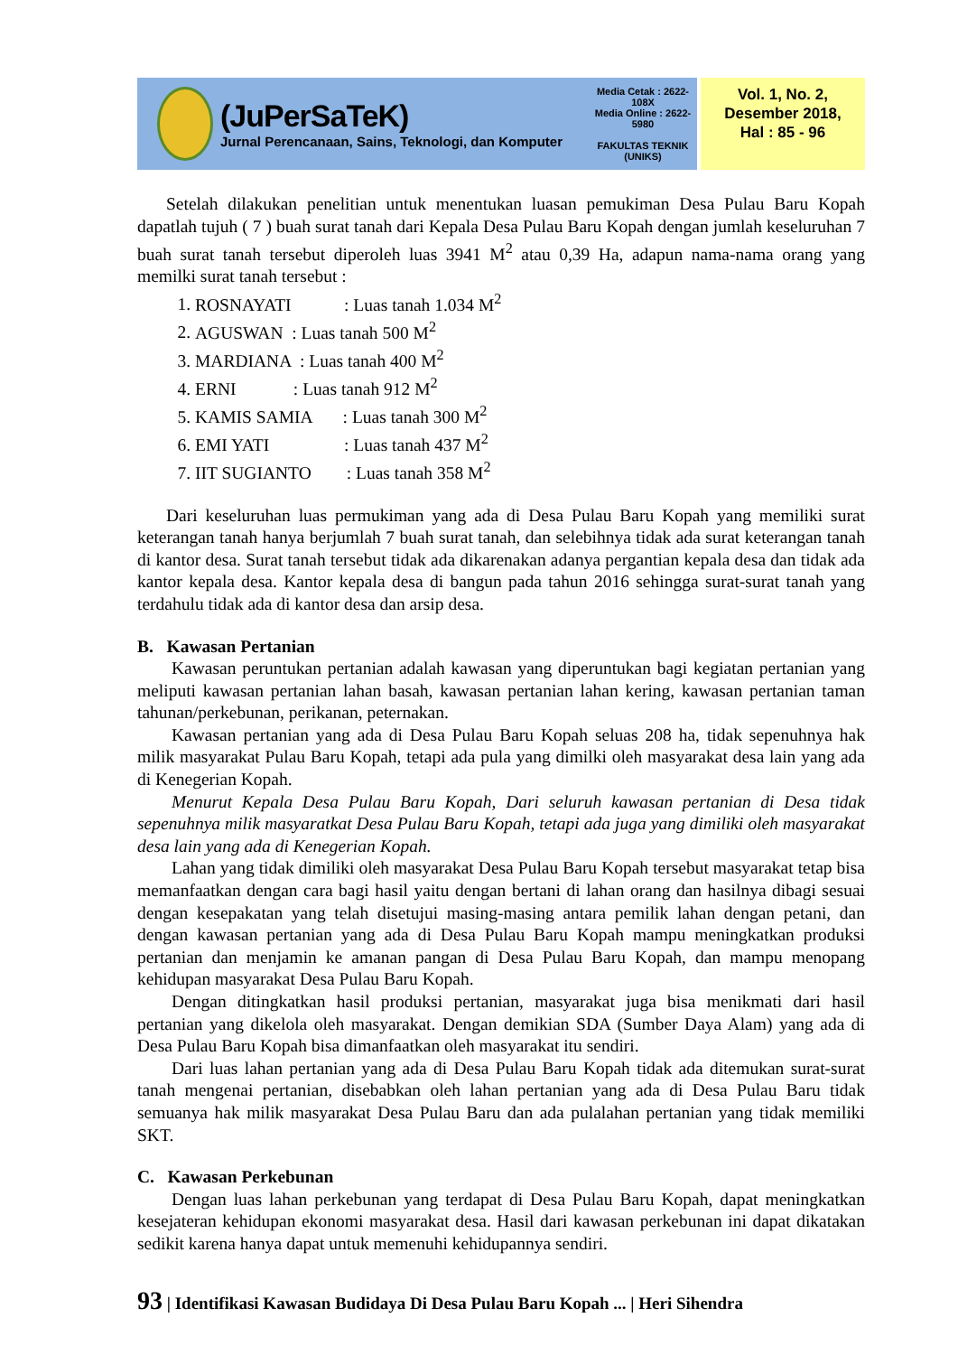(JuPerSaTeK)
Jurnal Perencanaan, Sains, Teknologi, dan Komputer
Media Cetak : 2622-108X
Media Online : 2622-5980
FAKULTAS TEKNIK
(UNIKS)
Vol. 1, No. 2,
Desember 2018,
Hal : 85 - 96
Setelah dilakukan penelitian untuk menentukan luasan pemukiman Desa Pulau Baru Kopah dapatlah tujuh ( 7 ) buah surat tanah dari Kepala Desa Pulau Baru Kopah dengan jumlah keseluruhan 7 buah surat tanah tersebut diperoleh luas 3941 M<sup>2</sup> atau 0,39 Ha, adapun nama-nama orang yang memilki surat tanah tersebut :
1. ROSNAYATI : Luas tanah 1.034 M<sup>2</sup>
2. AGUSWAN : Luas tanah 500 M<sup>2</sup>
3. MARDIANA : Luas tanah 400 M<sup>2</sup>
4. ERNI : Luas tanah 912 M<sup>2</sup>
5. KAMIS SAMIA : Luas tanah 300 M<sup>2</sup>
6. EMI YATI : Luas tanah 437 M<sup>2</sup>
7. IIT SUGIANTO : Luas tanah 358 M<sup>2</sup>
Dari keseluruhan luas permukiman yang ada di Desa Pulau Baru Kopah yang memiliki surat keterangan tanah hanya berjumlah 7 buah surat tanah, dan selebihnya tidak ada surat keterangan tanah di kantor desa. Surat tanah tersebut tidak ada dikarenakan adanya pergantian kepala desa dan tidak ada kantor kepala desa. Kantor kepala desa di bangun pada tahun 2016 sehingga surat-surat tanah yang terdahulu tidak ada di kantor desa dan arsip desa.
B. Kawasan Pertanian
Kawasan peruntukan pertanian adalah kawasan yang diperuntukan bagi kegiatan pertanian yang meliputi kawasan pertanian lahan basah, kawasan pertanian lahan kering, kawasan pertanian taman tahunan/perkebunan, perikanan, peternakan.
Kawasan pertanian yang ada di Desa Pulau Baru Kopah seluas 208 ha, tidak sepenuhnya hak milik masyarakat Pulau Baru Kopah, tetapi ada pula yang dimilki oleh masyarakat desa lain yang ada di Kenegerian Kopah.
Menurut Kepala Desa Pulau Baru Kopah, Dari seluruh kawasan pertanian di Desa tidak sepenuhnya milik masyaratkat Desa Pulau Baru Kopah, tetapi ada juga yang dimiliki oleh masyarakat desa lain yang ada di Kenegerian Kopah.
Lahan yang tidak dimiliki oleh masyarakat Desa Pulau Baru Kopah tersebut masyarakat tetap bisa memanfaatkan dengan cara bagi hasil yaitu dengan bertani di lahan orang dan hasilnya dibagi sesuai dengan kesepakatan yang telah disetujui masing-masing antara pemilik lahan dengan petani, dan dengan kawasan pertanian yang ada di Desa Pulau Baru Kopah mampu meningkatkan produksi pertanian dan menjamin ke amanan pangan di Desa Pulau Baru Kopah, dan mampu menopang kehidupan masyarakat Desa Pulau Baru Kopah.
Dengan ditingkatkan hasil produksi pertanian, masyarakat juga bisa menikmati dari hasil pertanian yang dikelola oleh masyarakat. Dengan demikian SDA (Sumber Daya Alam) yang ada di Desa Pulau Baru Kopah bisa dimanfaatkan oleh masyarakat itu sendiri.
Dari luas lahan pertanian yang ada di Desa Pulau Baru Kopah tidak ada ditemukan surat-surat tanah mengenai pertanian, disebabkan oleh lahan pertanian yang ada di Desa Pulau Baru tidak semuanya hak milik masyarakat Desa Pulau Baru dan ada pulalahan pertanian yang tidak memiliki SKT.
C. Kawasan Perkebunan
Dengan luas lahan perkebunan yang terdapat di Desa Pulau Baru Kopah, dapat meningkatkan kesejateran kehidupan ekonomi masyarakat desa. Hasil dari kawasan perkebunan ini dapat dikatakan sedikit karena hanya dapat untuk memenuhi kehidupannya sendiri.
93 | Identifikasi Kawasan Budidaya Di Desa Pulau Baru Kopah ... | Heri Sihendra